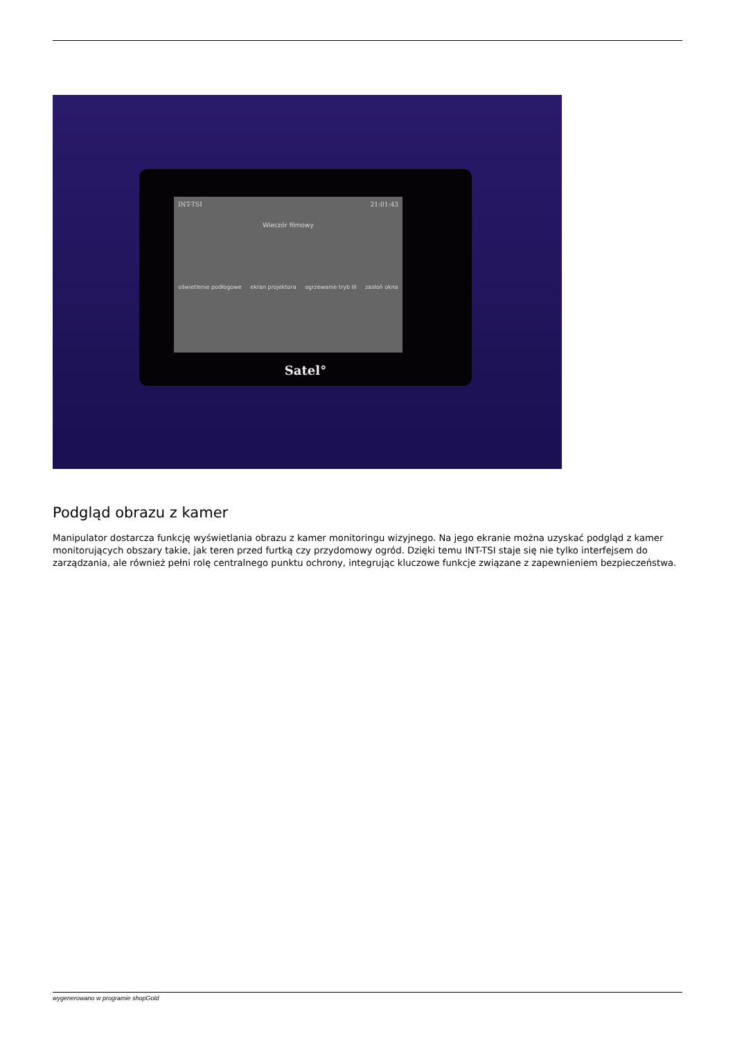INT-TSI 21:01:43
Wieczór filmowy
oświetlenie podłogowe ekran projektora ogrzewanie tryb III zasłoń okna
Satel°
Podgląd obrazu z kamer
Manipulator dostarcza funkcję wyświetlania obrazu z kamer monitoringu wizyjnego. Na jego ekranie można uzyskać podgląd z kamer monitorujących obszary takie, jak teren przed furtką czy przydomowy ogród. Dzięki temu INT-TSI staje się nie tylko interfejsem do zarządzania, ale również pełni rolę centralnego punktu ochrony, integrując kluczowe funkcje związane z zapewnieniem bezpieczeństwa.
wygenerowano w programie shopGold